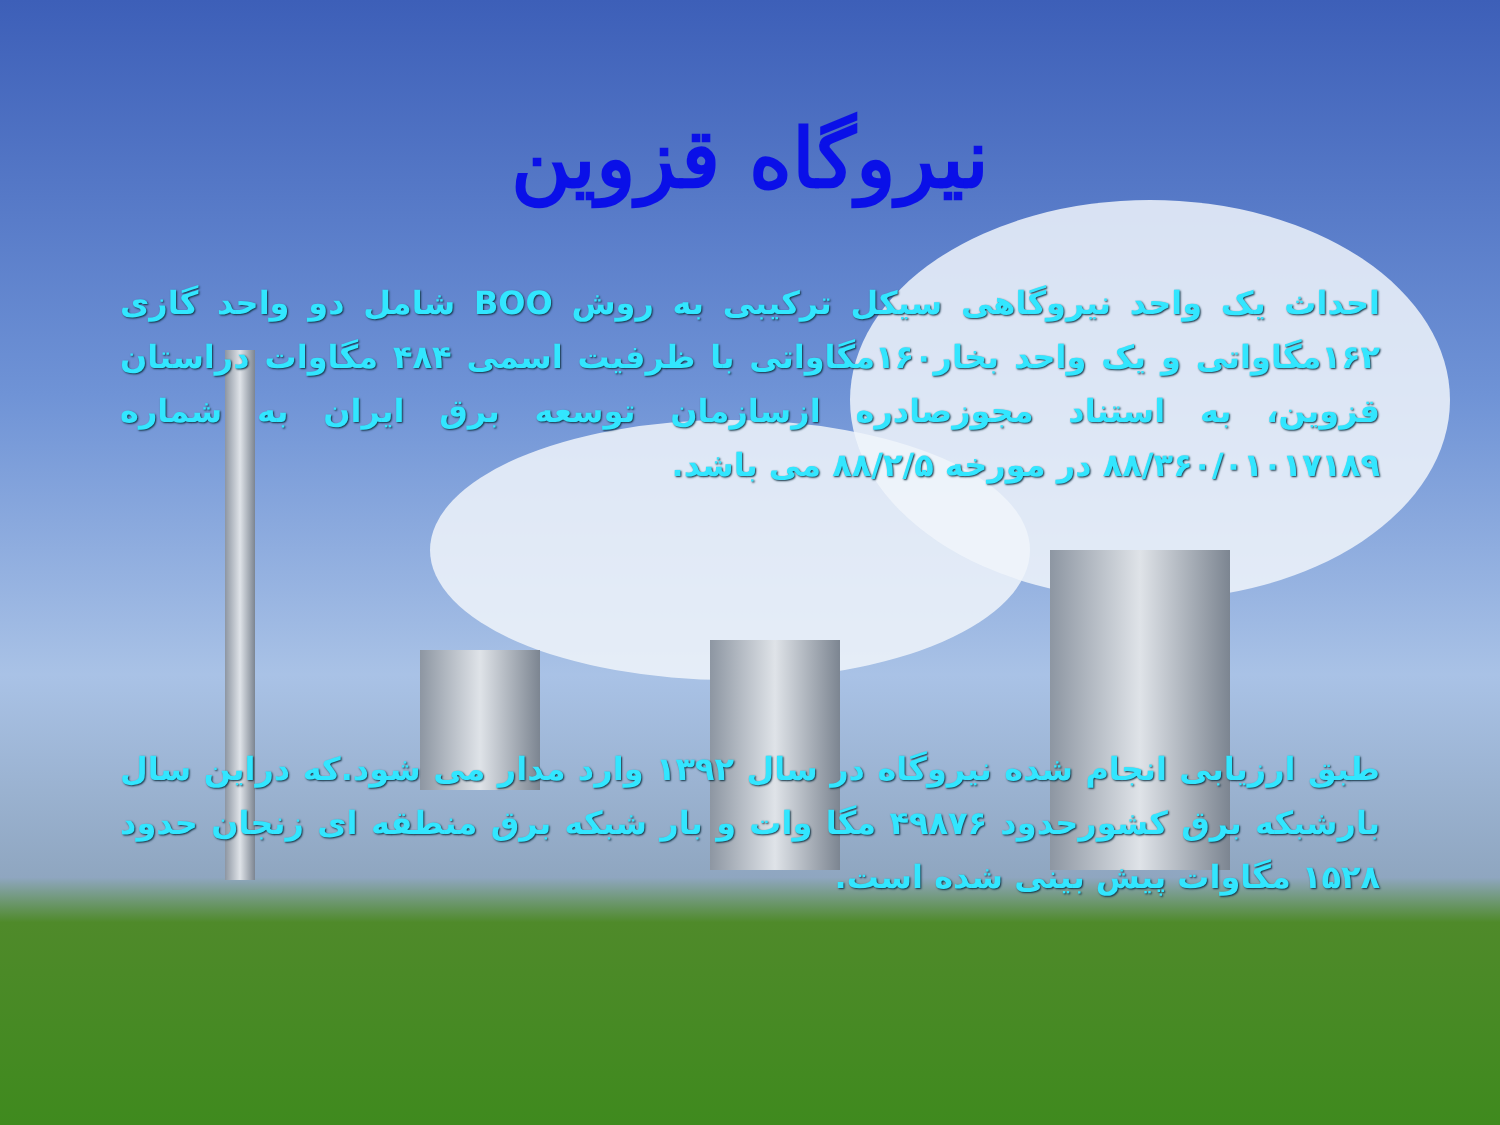نیروگاه قزوین
احداث یک واحد نیروگاهی سیکل ترکیبی به روش BOO شامل دو واحد گازی ۱۶۲مگاواتی و یک واحد بخار۱۶۰مگاواتی با ظرفیت اسمی ۴۸۴ مگاوات دراستان قزوین، به استناد مجوزصادره ازسازمان توسعه برق ایران به شماره ۸۸/۳۶۰/۰۱۰۱۷۱۸۹ در مورخه ۸۸/۲/۵ می باشد.
طبق ارزیابی انجام شده نیروگاه در سال ۱۳۹۲ وارد مدار می شود.که دراین سال بارشبکه برق کشورحدود ۴۹۸۷۶ مگا وات و بار شبکه برق منطقه ای زنجان حدود ۱۵۲۸ مگاوات پیش بینی شده است.